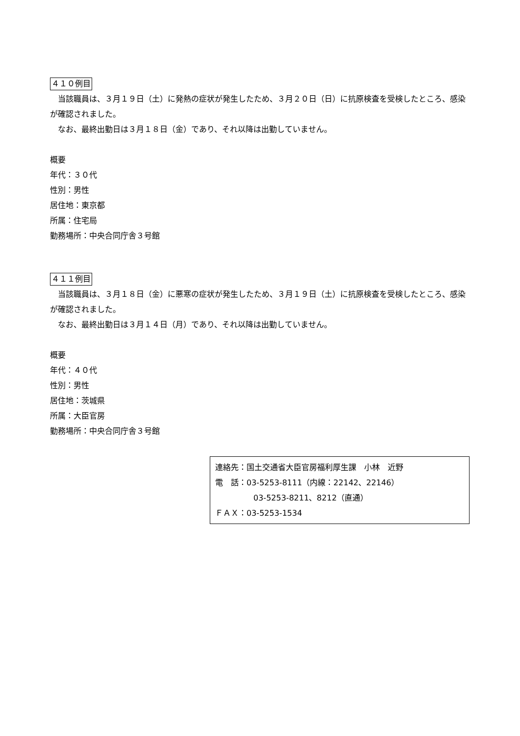４１０例目
当該職員は、３月１９日（土）に発熱の症状が発生したため、３月２０日（日）に抗原検査を受検したところ、感染が確認されました。
なお、最終出勤日は３月１８日（金）であり、それ以降は出勤していません。
概要
年代：３０代
性別：男性
居住地：東京都
所属：住宅局
勤務場所：中央合同庁舎３号館
４１１例目
当該職員は、３月１８日（金）に悪寒の症状が発生したため、３月１９日（土）に抗原検査を受検したところ、感染が確認されました。
なお、最終出勤日は３月１４日（月）であり、それ以降は出勤していません。
概要
年代：４０代
性別：男性
居住地：茨城県
所属：大臣官房
勤務場所：中央合同庁舎３号館
連絡先：国土交通省大臣官房福利厚生課　小林　近野
電　話：03-5253-8111（内線：22142、22146）
03-5253-8211、8212（直通）
ＦＡＸ：03-5253-1534